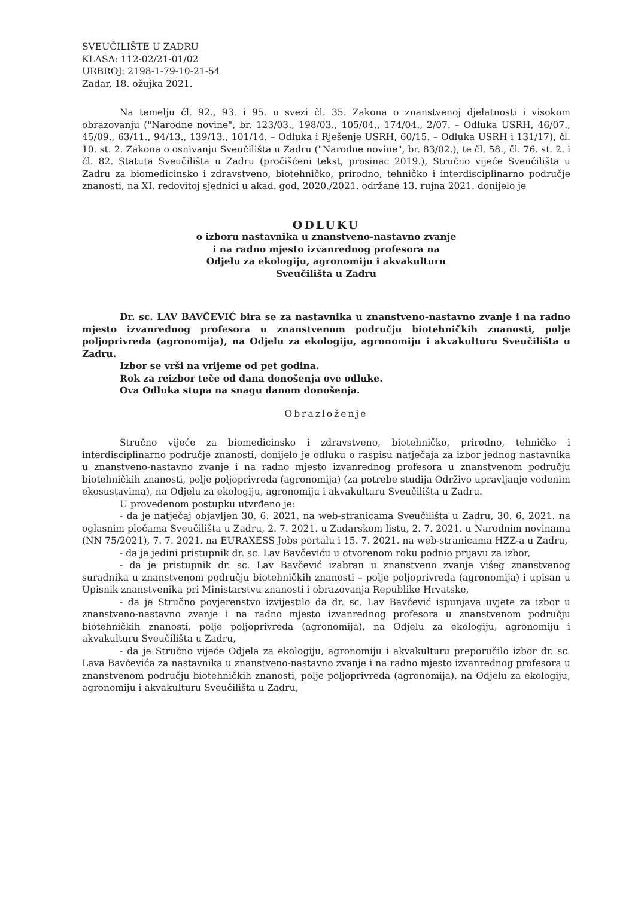SVEUČILIŠTE U ZADRU
KLASA: 112-02/21-01/02
URBROJ: 2198-1-79-10-21-54
Zadar, 18. ožujka 2021.
Na temelju čl. 92., 93. i 95. u svezi čl. 35. Zakona o znanstvenoj djelatnosti i visokom obrazovanju ("Narodne novine", br. 123/03., 198/03., 105/04., 174/04., 2/07. – Odluka USRH, 46/07., 45/09., 63/11., 94/13., 139/13., 101/14. – Odluka i Rješenje USRH, 60/15. – Odluka USRH i 131/17), čl. 10. st. 2. Zakona o osnivanju Sveučilišta u Zadru ("Narodne novine", br. 83/02.), te čl. 58., čl. 76. st. 2. i čl. 82. Statuta Sveučilišta u Zadru (pročišćeni tekst, prosinac 2019.), Stručno vijeće Sveučilišta u Zadru za biomedicinsko i zdravstveno, biotehničko, prirodno, tehničko i interdisciplinarno područje znanosti, na XI. redovitoj sjednici u akad. god. 2020./2021. održane 13. rujna 2021. donijelo je
ODLUKU
o izboru nastavnika u znanstveno-nastavno zvanje
i na radno mjesto izvanrednog profesora na
Odjelu za ekologiju, agronomiju i akvakulturu
Sveučilišta u Zadru
Dr. sc. LAV BAVČEVIĆ bira se za nastavnika u znanstveno-nastavno zvanje i na radno mjesto izvanrednog profesora u znanstvenom području biotehničkih znanosti, polje poljoprivreda (agronomija), na Odjelu za ekologiju, agronomiju i akvakulturu Sveučilišta u Zadru.
Izbor se vrši na vrijeme od pet godina.
Rok za reizbor teče od dana donošenja ove odluke.
Ova Odluka stupa na snagu danom donošenja.
Obrazloženje
Stručno vijeće za biomedicinsko i zdravstveno, biotehničko, prirodno, tehničko i interdisciplinarno područje znanosti, donijelo je odluku o raspisu natječaja za izbor jednog nastavnika u znanstveno-nastavno zvanje i na radno mjesto izvanrednog profesora u znanstvenom području biotehničkih znanosti, polje poljoprivreda (agronomija) (za potrebe studija Održivo upravljanje vodenim ekosustavima), na Odjelu za ekologiju, agronomiju i akvakulturu Sveučilišta u Zadru.
U provedenom postupku utvrđeno je:
- da je natječaj objavljen 30. 6. 2021. na web-stranicama Sveučilišta u Zadru, 30. 6. 2021. na oglasnim pločama Sveučilišta u Zadru, 2. 7. 2021. u Zadarskom listu, 2. 7. 2021. u Narodnim novinama (NN 75/2021), 7. 7. 2021. na EURAXESS Jobs portalu i 15. 7. 2021. na web-stranicama HZZ-a u Zadru,
- da je jedini pristupnik dr. sc. Lav Bavčeviću u otvorenom roku podnio prijavu za izbor,
- da je pristupnik dr. sc. Lav Bavčević izabran u znanstveno zvanje višeg znanstvenog suradnika u znanstvenom području biotehničkih znanosti – polje poljoprivreda (agronomija) i upisan u Upisnik znanstvenika pri Ministarstvu znanosti i obrazovanja Republike Hrvatske,
- da je Stručno povjerenstvo izvijestilo da dr. sc. Lav Bavčević ispunjava uvjete za izbor u znanstveno-nastavno zvanje i na radno mjesto izvanrednog profesora u znanstvenom području biotehničkih znanosti, polje poljoprivreda (agronomija), na Odjelu za ekologiju, agronomiju i akvakulturu Sveučilišta u Zadru,
- da je Stručno vijeće Odjela za ekologiju, agronomiju i akvakulturu preporučilo izbor dr. sc. Lava Bavčevića za nastavnika u znanstveno-nastavno zvanje i na radno mjesto izvanrednog profesora u znanstvenom području biotehničkih znanosti, polje poljoprivreda (agronomija), na Odjelu za ekologiju, agronomiju i akvakulturu Sveučilišta u Zadru,